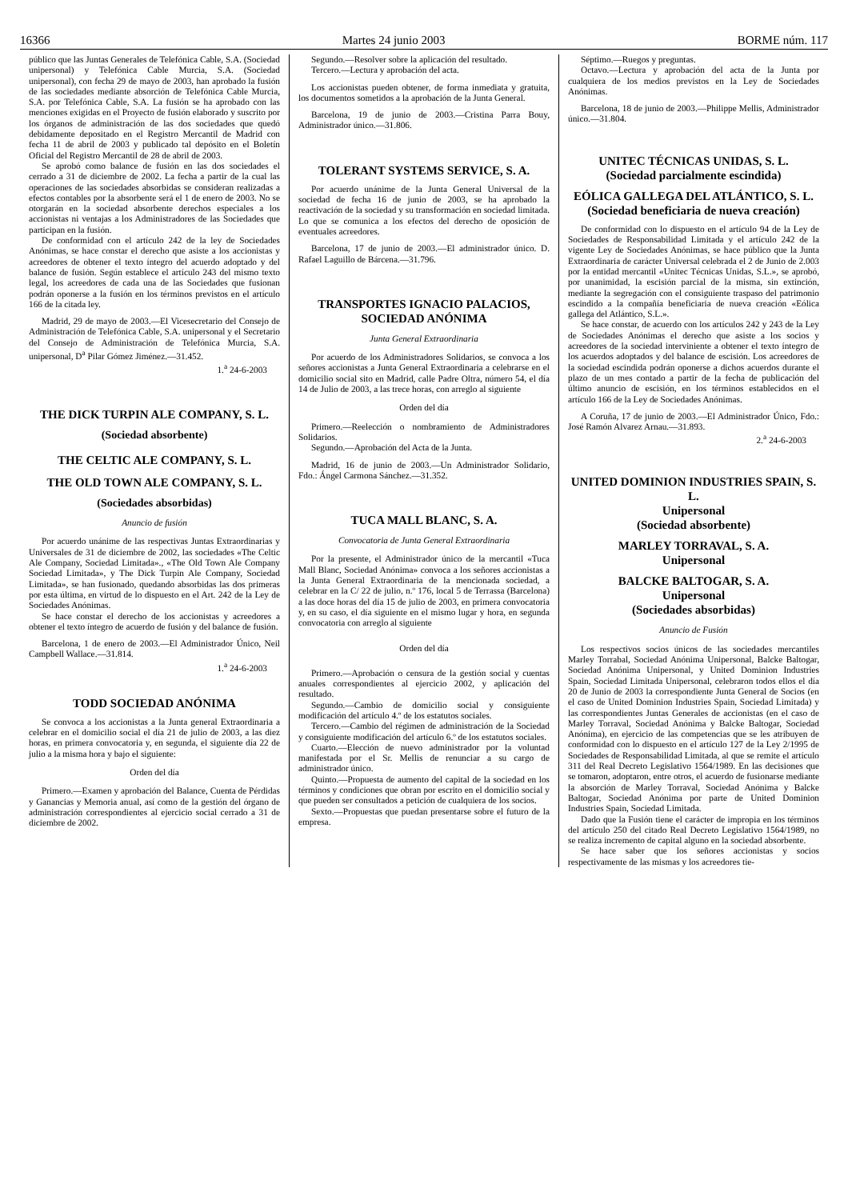16366 Martes 24 junio 2003 BORME núm. 117
público que las Juntas Generales de Telefónica Cable, S.A. (Sociedad unipersonal) y Telefónica Cable Murcia, S.A. (Sociedad unipersonal), con fecha 29 de mayo de 2003, han aprobado la fusión de las sociedades mediante absorción de Telefónica Cable Murcia, S.A. por Telefónica Cable, S.A. La fusión se ha aprobado con las menciones exigidas en el Proyecto de fusión elaborado y suscrito por los órganos de administración de las dos sociedades que quedó debidamente depositado en el Registro Mercantil de Madrid con fecha 11 de abril de 2003 y publicado tal depósito en el Boletín Oficial del Registro Mercantil de 28 de abril de 2003.
Se aprobó como balance de fusión en las dos sociedades el cerrado a 31 de diciembre de 2002. La fecha a partir de la cual las operaciones de las sociedades absorbidas se consideran realizadas a efectos contables por la absorbente será el 1 de enero de 2003. No se otorgarán en la sociedad absorbente derechos especiales a los accionistas ni ventajas a los Administradores de las Sociedades que participan en la fusión.
De conformidad con el artículo 242 de la ley de Sociedades Anónimas, se hace constar el derecho que asiste a los accionistas y acreedores de obtener el texto íntegro del acuerdo adoptado y del balance de fusión. Según establece el artículo 243 del mismo texto legal, los acreedores de cada una de las Sociedades que fusionan podrán oponerse a la fusión en los términos previstos en el artículo 166 de la citada ley.
Madrid, 29 de mayo de 2003.—El Vicesecretario del Consejo de Administración de Telefónica Cable, S.A. unipersonal y el Secretario del Consejo de Administración de Telefónica Murcia, S.A. unipersonal, D<sup>a</sup> Pilar Gómez Jiménez.—31.452.
1.<sup>a</sup> 24-6-2003
THE DICK TURPIN ALE COMPANY, S. L.
(Sociedad absorbente)
THE CELTIC ALE COMPANY, S. L.
THE OLD TOWN ALE COMPANY, S. L.
(Sociedades absorbidas)
Anuncio de fusión
Por acuerdo unánime de las respectivas Juntas Extraordinarias y Universales de 31 de diciembre de 2002, las sociedades «The Celtic Ale Company, Sociedad Limitada»., «The Old Town Ale Company Sociedad Limitada», y The Dick Turpin Ale Company, Sociedad Limitada», se han fusionado, quedando absorbidas las dos primeras por esta última, en virtud de lo dispuesto en el Art. 242 de la Ley de Sociedades Anónimas.
Se hace constar el derecho de los accionistas y acreedores a obtener el texto íntegro de acuerdo de fusión y del balance de fusión.
Barcelona, 1 de enero de 2003.—El Administrador Único, Neil Campbell Wallace.—31.814.
1.<sup>a</sup> 24-6-2003
TODD SOCIEDAD ANÓNIMA
Se convoca a los accionistas a la Junta general Extraordinaria a celebrar en el domicilio social el día 21 de julio de 2003, a las diez horas, en primera convocatoria y, en segunda, el siguiente día 22 de julio a la misma hora y bajo el siguiente:
Orden del día
Primero.—Examen y aprobación del Balance, Cuenta de Pérdidas y Ganancias y Memoria anual, así como de la gestión del órgano de administración correspondientes al ejercicio social cerrado a 31 de diciembre de 2002.
Segundo.—Resolver sobre la aplicación del resultado.
Tercero.—Lectura y aprobación del acta.
Los accionistas pueden obtener, de forma inmediata y gratuita, los documentos sometidos a la aprobación de la Junta General.
Barcelona, 19 de junio de 2003.—Cristina Parra Bouy, Administrador único.—31.806.
TOLERANT SYSTEMS SERVICE, S. A.
Por acuerdo unánime de la Junta General Universal de la sociedad de fecha 16 de junio de 2003, se ha aprobado la reactivación de la sociedad y su transformación en sociedad limitada. Lo que se comunica a los efectos del derecho de oposición de eventuales acreedores.
Barcelona, 17 de junio de 2003.—El administrador único. D. Rafael Laguillo de Bárcena.—31.796.
TRANSPORTES IGNACIO PALACIOS, SOCIEDAD ANÓNIMA
Junta General Extraordinaria
Por acuerdo de los Administradores Solidarios, se convoca a los señores accionistas a Junta General Extraordinaria a celebrarse en el domicilio social sito en Madrid, calle Padre Oltra, número 54, el día 14 de Julio de 2003, a las trece horas, con arreglo al siguiente
Orden del día
Primero.—Reelección o nombramiento de Administradores Solidarios.
Segundo.—Aprobación del Acta de la Junta.
Madrid, 16 de junio de 2003.—Un Administrador Solidario, Fdo.: Ángel Carmona Sánchez.—31.352.
TUCA MALL BLANC, S. A.
Convocatoria de Junta General Extraordinaria
Por la presente, el Administrador único de la mercantil «Tuca Mall Blanc, Sociedad Anónima» convoca a los señores accionistas a la Junta General Extraordinaria de la mencionada sociedad, a celebrar en la C/ 22 de julio, n.º 176, local 5 de Terrassa (Barcelona) a las doce horas del día 15 de julio de 2003, en primera convocatoria y, en su caso, el día siguiente en el mismo lugar y hora, en segunda convocatoria con arreglo al siguiente
Orden del día
Primero.—Aprobación o censura de la gestión social y cuentas anuales correspondientes al ejercicio 2002, y aplicación del resultado.
Segundo.—Cambio de domicilio social y consiguiente modificación del artículo 4.º de los estatutos sociales.
Tercero.—Cambio del régimen de administración de la Sociedad y consiguiente modificación del artículo 6.º de los estatutos sociales.
Cuarto.—Elección de nuevo administrador por la voluntad manifestada por el Sr. Mellis de renunciar a su cargo de administrador único.
Quinto.—Propuesta de aumento del capital de la sociedad en los términos y condiciones que obran por escrito en el domicilio social y que pueden ser consultados a petición de cualquiera de los socios.
Sexto.—Propuestas que puedan presentarse sobre el futuro de la empresa.
Séptimo.—Ruegos y preguntas.
Octavo.—Lectura y aprobación del acta de la Junta por cualquiera de los medios previstos en la Ley de Sociedades Anónimas.
Barcelona, 18 de junio de 2003.—Philippe Mellis, Administrador único.—31.804.
UNITEC TÉCNICAS UNIDAS, S. L.
(Sociedad parcialmente escindida)
EÓLICA GALLEGA DEL ATLÁNTICO, S. L.
(Sociedad beneficiaria de nueva creación)
De conformidad con lo dispuesto en el artículo 94 de la Ley de Sociedades de Responsabilidad Limitada y el artículo 242 de la vigente Ley de Sociedades Anónimas, se hace público que la Junta Extraordinaria de carácter Universal celebrada el 2 de Junio de 2.003 por la entidad mercantil «Unitec Técnicas Unidas, S.L.», se aprobó, por unanimidad, la escisión parcial de la misma, sin extinción, mediante la segregación con el consiguiente traspaso del patrimonio escindido a la compañía beneficiaria de nueva creación «Eólica gallega del Atlántico, S.L.».
Se hace constar, de acuerdo con los artículos 242 y 243 de la Ley de Sociedades Anónimas el derecho que asiste a los socios y acreedores de la sociedad interviniente a obtener el texto íntegro de los acuerdos adoptados y del balance de escisión. Los acreedores de la sociedad escindida podrán oponerse a dichos acuerdos durante el plazo de un mes contado a partir de la fecha de publicación del último anuncio de escisión, en los términos establecidos en el artículo 166 de la Ley de Sociedades Anónimas.
A Coruña, 17 de junio de 2003.—El Administrador Único, Fdo.: José Ramón Alvarez Arnau.—31.893.
2.<sup>a</sup> 24-6-2003
UNITED DOMINION INDUSTRIES SPAIN, S. L.
Unipersonal
(Sociedad absorbente)
MARLEY TORRAVAL, S. A.
Unipersonal
BALCKE BALTOGAR, S. A.
Unipersonal
(Sociedades absorbidas)
Anuncio de Fusión
Los respectivos socios únicos de las sociedades mercantiles Marley Torrabal, Sociedad Anónima Unipersonal, Balcke Baltogar, Sociedad Anónima Unipersonal, y United Dominion Industries Spain, Sociedad Limitada Unipersonal, celebraron todos ellos el día 20 de Junio de 2003 la correspondiente Junta General de Socios (en el caso de United Dominion Industries Spain, Sociedad Limitada) y las correspondientes Juntas Generales de accionistas (en el caso de Marley Torraval, Sociedad Anónima y Balcke Baltogar, Sociedad Anónima), en ejercicio de las competencias que se les atribuyen de conformidad con lo dispuesto en el artículo 127 de la Ley 2/1995 de Sociedades de Responsabilidad Limitada, al que se remite el artículo 311 del Real Decreto Legislativo 1564/1989. En las decisiones que se tomaron, adoptaron, entre otros, el acuerdo de fusionarse mediante la absorción de Marley Torraval, Sociedad Anónima y Balcke Baltogar, Sociedad Anónima por parte de United Dominion Industries Spain, Sociedad Limitada.
Dado que la Fusión tiene el carácter de impropia en los términos del artículo 250 del citado Real Decreto Legislativo 1564/1989, no se realiza incremento de capital alguno en la sociedad absorbente.
Se hace saber que los señores accionistas y socios respectivamente de las mismas y los acreedores tie-